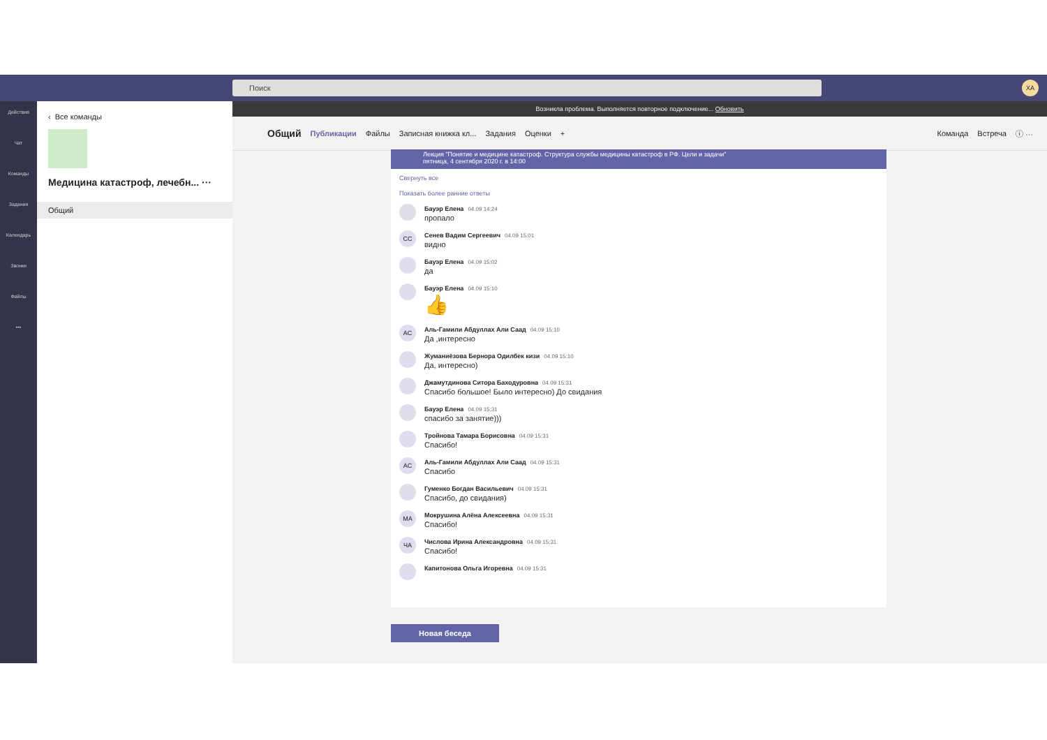Поиск
XA
Действия
Чат
Команды
Задания
Календарь
Звонки
Файлы
•••
‹ Все команды
Медицина катастроф, лечебн... ···
Общий
Возникла проблема. Выполняется повторное подключение... Обновить
Общий Публикации Файлы Записная книжка кл... Задания Оценки + Команда Встреча ⓘ ···
Лекция "Понятие и медицине катастроф. Структура службы медицины катастроф в РФ. Цели и задачи"
пятница, 4 сентября 2020 г. в 14:00
Свернуть все
Показать более ранние ответы
Бауэр Елена 04.09 14:24
пропало
CC
Сенев Вадим Сергеевич 04.09 15:01
видно
Бауэр Елена 04.09 15:02
да
Бауэр Елена 04.09 15:10
👍
AC
Аль-Гамили Абдуллах Али Саад 04.09 15:10
Да ,интересно
Жуманиёзова Бернора Одилбек кизи 04.09 15:10
Да, интересно)
Джамутдинова Ситора Баходуровна 04.09 15:31
Спасибо большое! Было интересно) До свидания
Бауэр Елена 04.09 15:31
спасибо за занятие)))
Тройнова Тамара Борисовна 04.09 15:31
Спасибо!
AC
Аль-Гамили Абдуллах Али Саад 04.09 15:31
Спасибо
Гуменко Богдан Васильевич 04.09 15:31
Спасибо, до свидания)
MA
Мокрушина Алёна Алексеевна 04.09 15:31
Спасибо!
ЧА
Числова Ирина Александровна 04.09 15:31
Спасибо!
Капитонова Ольга Игоревна 04.09 15:31
Новая беседа